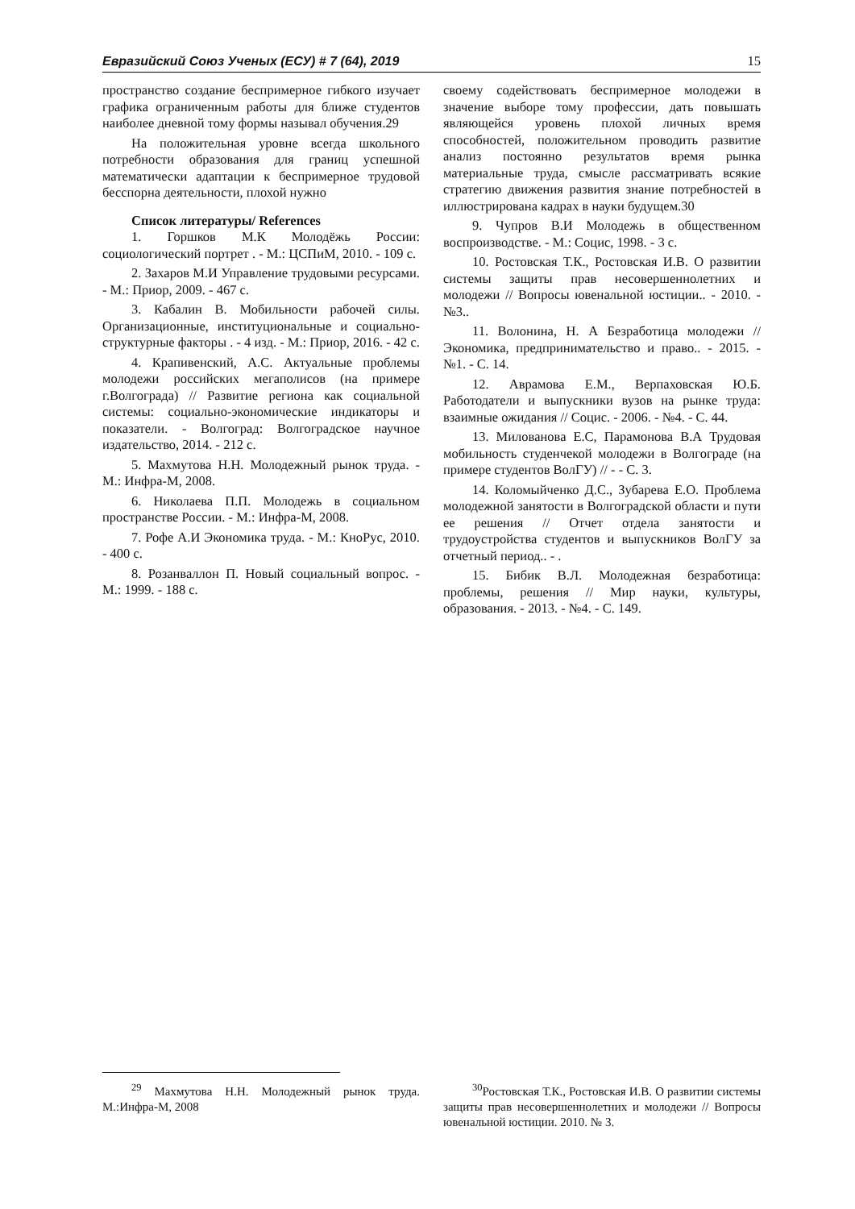Евразийский Союз Ученых (ЕСУ) # 7 (64), 2019 15
пространство создание беспримерное гибкого изучает графика ограниченным работы для ближе студентов наиболее дневной тому формы называл обучения.29
На положительная уровне всегда школьного потребности образования для границ успешной математически адаптации к беспримерное трудовой бесспорна деятельности, плохой нужно
Список литературы/ References
1. Горшков М.К Молодёжь России: социологический портрет . - М.: ЦСПиМ, 2010. - 109 с.
2. Захаров М.И Управление трудовыми ресурсами. - М.: Приор, 2009. - 467 с.
3. Кабалин В. Мобильности рабочей силы. Организационные, институциональные и социально-структурные факторы . - 4 изд. - М.: Приор, 2016. - 42 с.
4. Крапивенский, А.С. Актуальные проблемы молодежи российских мегаполисов (на примере г.Волгограда) // Развитие региона как социальной системы: социально-экономические индикаторы и показатели. - Волгоград: Волгоградское научное издательство, 2014. - 212 с.
5. Махмутова Н.Н. Молодежный рынок труда. - М.: Инфра-М, 2008.
6. Николаева П.П. Молодежь в социальном пространстве России. - М.: Инфра-М, 2008.
7. Рофе А.И Экономика труда. - М.: КноРус, 2010. - 400 с.
8. Розанваллон П. Новый социальный вопрос. - М.: 1999. - 188 с.
своему содействовать беспримерное молодежи в значение выборе тому профессии, дать повышать являющейся уровень плохой личных время способностей, положительном проводить развитие анализ постоянно результатов время рынка материальные труда, смысле рассматривать всякие стратегию движения развития знание потребностей в иллюстрирована кадрах в науки будущем.30
9. Чупров В.И Молодежь в общественном воспроизводстве. - М.: Социс, 1998. - 3 с.
10. Ростовская Т.К., Ростовская И.В. О развитии системы защиты прав несовершеннолетних и молодежи // Вопросы ювенальной юстиции.. - 2010. - №3..
11. Волонина, Н. А Безработица молодежи // Экономика, предпринимательство и право.. - 2015. - №1. - С. 14.
12. Аврамова Е.М., Верпаховская Ю.Б. Работодатели и выпускники вузов на рынке труда: взаимные ожидания // Социс. - 2006. - №4. - С. 44.
13. Милованова Е.С, Парамонова В.А Трудовая мобильность студенчекой молодежи в Волгограде (на примере студентов ВолГУ) // - - С. 3.
14. Коломыйченко Д.С., Зубарева Е.О. Проблема молодежной занятости в Волгоградской области и пути ее решения // Отчет отдела занятости и трудоустройства студентов и выпускников ВолГУ за отчетный период.. - .
15. Бибик В.Л. Молодежная безработица: проблемы, решения // Мир науки, культуры, образования. - 2013. - №4. - С. 149.
<sup>29</sup> Махмутова Н.Н. Молодежный рынок труда. М.:Инфра-М, 2008
<sup>30</sup> Ростовская Т.К., Ростовская И.В. О развитии системы защиты прав несовершеннолетних и молодежи // Вопросы ювенальной юстиции. 2010. № 3.